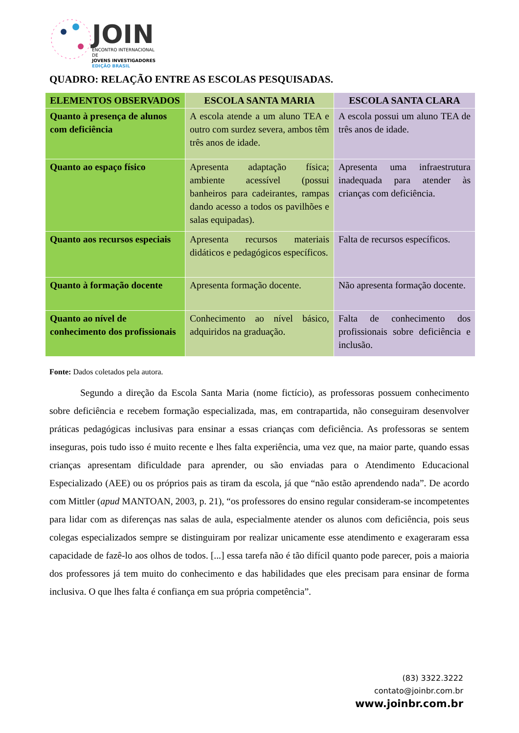JOIN
ENCONTRO INTERNACIONAL DE
JOVENS INVESTIGADORES
EDIÇÃO BRASIL
QUADRO: RELAÇÃO ENTRE AS ESCOLAS PESQUISADAS.
| ELEMENTOS OBSERVADOS | ESCOLA SANTA MARIA | ESCOLA SANTA CLARA |
| --- | --- | --- |
| Quanto à presença de alunos com deficiência | A escola atende a um aluno TEA e outro com surdez severa, ambos têm três anos de idade. | A escola possui um aluno TEA de três anos de idade. |
| Quanto ao espaço físico | Apresenta adaptação física; ambiente acessível (possui banheiros para cadeirantes, rampas dando acesso a todos os pavilhões e salas equipadas). | Apresenta uma infraestrutura inadequada para atender às crianças com deficiência. |
| Quanto aos recursos especiais | Apresenta recursos materiais didáticos e pedagógicos específicos. | Falta de recursos específicos. |
| Quanto à formação docente | Apresenta formação docente. | Não apresenta formação docente. |
| Quanto ao nível de conhecimento dos profissionais | Conhecimento ao nível básico, adquiridos na graduação. | Falta de conhecimento dos profissionais sobre deficiência e inclusão. |
Fonte: Dados coletados pela autora.
Segundo a direção da Escola Santa Maria (nome fictício), as professoras possuem conhecimento sobre deficiência e recebem formação especializada, mas, em contrapartida, não conseguiram desenvolver práticas pedagógicas inclusivas para ensinar a essas crianças com deficiência. As professoras se sentem inseguras, pois tudo isso é muito recente e lhes falta experiência, uma vez que, na maior parte, quando essas crianças apresentam dificuldade para aprender, ou são enviadas para o Atendimento Educacional Especializado (AEE) ou os próprios pais as tiram da escola, já que “não estão aprendendo nada”. De acordo com Mittler (apud MANTOAN, 2003, p. 21), “os professores do ensino regular consideram-se incompetentes para lidar com as diferenças nas salas de aula, especialmente atender os alunos com deficiência, pois seus colegas especializados sempre se distinguiram por realizar unicamente esse atendimento e exageraram essa capacidade de fazê-lo aos olhos de todos. [...] essa tarefa não é tão difícil quanto pode parecer, pois a maioria dos professores já tem muito do conhecimento e das habilidades que eles precisam para ensinar de forma inclusiva. O que lhes falta é confiança em sua própria competência”.
(83) 3322.3222
contato@joinbr.com.br
www.joinbr.com.br